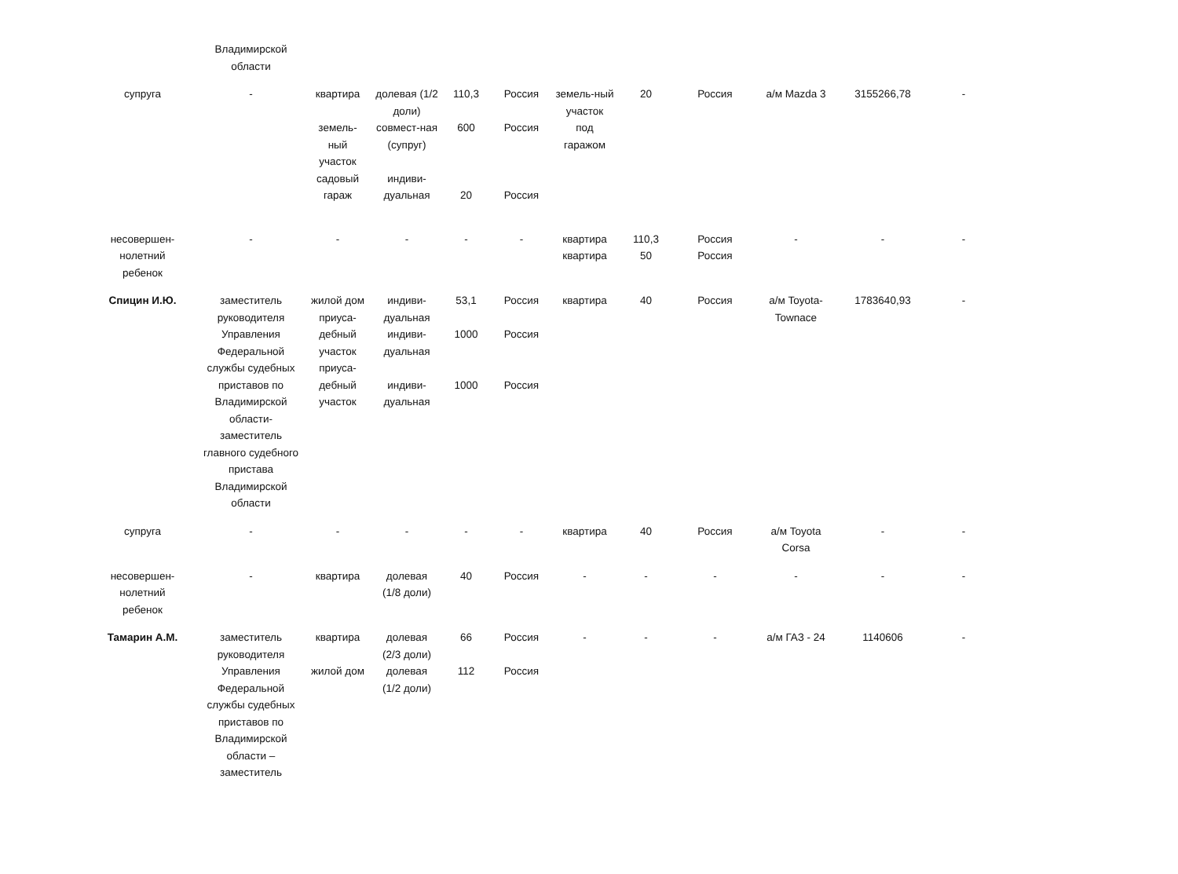| | Владимирской области | | | | | | | | | | |
| супруга | - | квартира земель- ный участок садовый гараж | долевая (1/2 доли) совмест-ная (супруг) индиви- дуальная | 110,3 600 20 | Россия Россия Россия | земель-ный участок под гаражом | 20 | Россия | а/м Mazda 3 | 3155266,78 | - |
| несовершен- нолетний ребенок | - | - | - | - | - | квартира квартира | 110,3 50 | Россия Россия | - | - | - |
| Спицин И.Ю. | заместитель руководителя Управления Федеральной службы судебных приставов по Владимирской области- заместитель главного судебного пристава Владимирской области | жилой дом приуса- дебный участок приуса- дебный участок | индиви- дуальная индиви- дуальная индиви- дуальная | 53,1 1000 1000 | Россия Россия Россия | квартира | 40 | Россия | а/м Toyota- Townace | 1783640,93 | - |
| супруга | - | - | - | - | - | квартира | 40 | Россия | а/м Toyota Corsa | - | - |
| несовершен- нолетний ребенок | - | квартира | долевая (1/8 доли) | 40 | Россия | - | - | - | - | - | - |
| Тамарин А.М. | заместитель руководителя Управления Федеральной службы судебных приставов по Владимирской области – заместитель | квартира жилой дом | долевая (2/3 доли) долевая (1/2 доли) | 66 112 | Россия Россия | - | - | - | а/м ГАЗ - 24 | 1140606 | - |